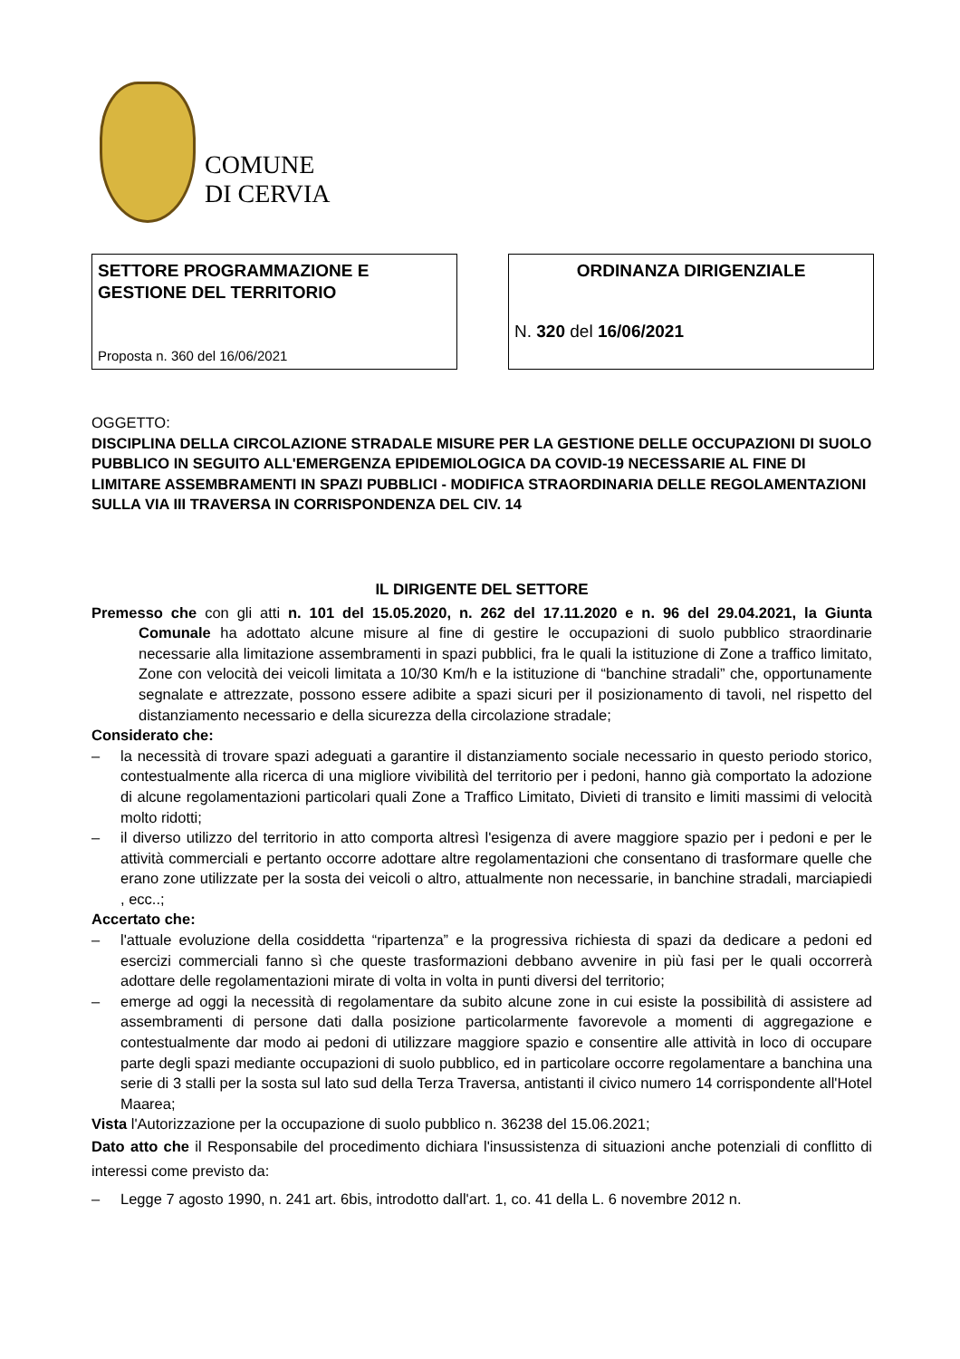COMUNE
DI CERVIA
SETTORE PROGRAMMAZIONE E GESTIONE DEL TERRITORIO
Proposta n. 360 del 16/06/2021
ORDINANZA DIRIGENZIALE
N. 320 del 16/06/2021
OGGETTO:
DISCIPLINA DELLA CIRCOLAZIONE STRADALE MISURE PER LA GESTIONE DELLE OCCUPAZIONI DI SUOLO PUBBLICO IN SEGUITO ALL'EMERGENZA EPIDEMIOLOGICA DA COVID-19 NECESSARIE AL FINE DI LIMITARE ASSEMBRAMENTI IN SPAZI PUBBLICI - MODIFICA STRAORDINARIA DELLE REGOLAMENTAZIONI SULLA VIA III TRAVERSA IN CORRISPONDENZA DEL CIV. 14
IL DIRIGENTE DEL SETTORE
Premesso che con gli atti n. 101 del 15.05.2020, n. 262 del 17.11.2020 e n. 96 del 29.04.2021, la Giunta Comunale ha adottato alcune misure al fine di gestire le occupazioni di suolo pubblico straordinarie necessarie alla limitazione assembramenti in spazi pubblici, fra le quali la istituzione di Zone a traffico limitato, Zone con velocità dei veicoli limitata a 10/30 Km/h e la istituzione di “banchine stradali” che, opportunamente segnalate e attrezzate, possono essere adibite a spazi sicuri per il posizionamento di tavoli, nel rispetto del distanziamento necessario e della sicurezza della circolazione stradale;
Considerato che:
– la necessità di trovare spazi adeguati a garantire il distanziamento sociale necessario in questo periodo storico, contestualmente alla ricerca di una migliore vivibilità del territorio per i pedoni, hanno già comportato la adozione di alcune regolamentazioni particolari quali Zone a Traffico Limitato, Divieti di transito e limiti massimi di velocità molto ridotti;
– il diverso utilizzo del territorio in atto comporta altresì l'esigenza di avere maggiore spazio per i pedoni e per le attività commerciali e pertanto occorre adottare altre regolamentazioni che consentano di trasformare quelle che erano zone utilizzate per la sosta dei veicoli o altro, attualmente non necessarie, in banchine stradali, marciapiedi , ecc..;
Accertato che:
– l'attuale evoluzione della cosiddetta “ripartenza” e la progressiva richiesta di spazi da dedicare a pedoni ed esercizi commerciali fanno sì che queste trasformazioni debbano avvenire in più fasi per le quali occorrerà adottare delle regolamentazioni mirate di volta in volta in punti diversi del territorio;
– emerge ad oggi la necessità di regolamentare da subito alcune zone in cui esiste la possibilità di assistere ad assembramenti di persone dati dalla posizione particolarmente favorevole a momenti di aggregazione e contestualmente dar modo ai pedoni di utilizzare maggiore spazio e consentire alle attività in loco di occupare parte degli spazi mediante occupazioni di suolo pubblico, ed in particolare occorre regolamentare a banchina una serie di 3 stalli per la sosta sul lato sud della Terza Traversa, antistanti il civico numero 14 corrispondente all'Hotel Maarea;
Vista l'Autorizzazione per la occupazione di suolo pubblico n. 36238 del 15.06.2021;
Dato atto che il Responsabile del procedimento dichiara l'insussistenza di situazioni anche potenziali di conflitto di interessi come previsto da:
– Legge 7 agosto 1990, n. 241 art. 6bis, introdotto dall'art. 1, co. 41 della L. 6 novembre 2012 n.